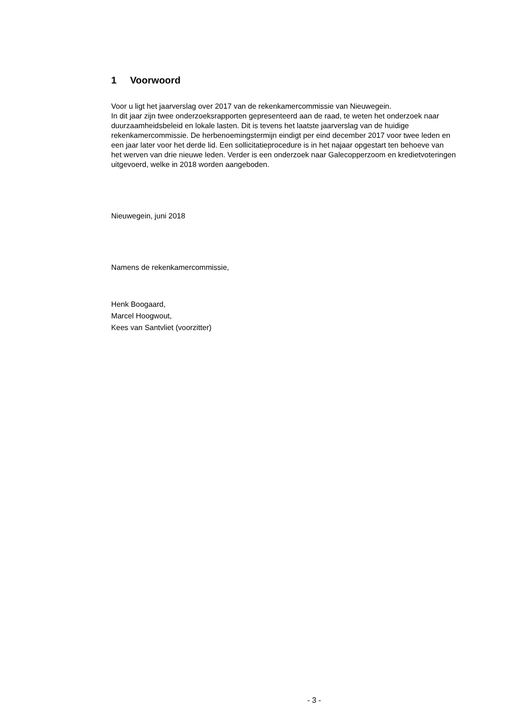1 Voorwoord
Voor u ligt het jaarverslag over 2017 van de rekenkamercommissie van Nieuwegein.
In dit jaar zijn twee onderzoeksrapporten gepresenteerd aan de raad, te weten het onderzoek naar duurzaamheidsbeleid en lokale lasten. Dit is tevens het laatste jaarverslag van de huidige rekenkamercommissie. De herbenoemingstermijn eindigt per eind december 2017 voor twee leden en een jaar later voor het derde lid. Een sollicitatieprocedure is in het najaar opgestart ten behoeve van het werven van drie nieuwe leden. Verder is een onderzoek naar Galecopperzoom en kredietvoteringen uitgevoerd, welke in 2018 worden aangeboden.
Nieuwegein, juni 2018
Namens de rekenkamercommissie,
Henk Boogaard,
Marcel Hoogwout,
Kees van Santvliet (voorzitter)
- 3 -